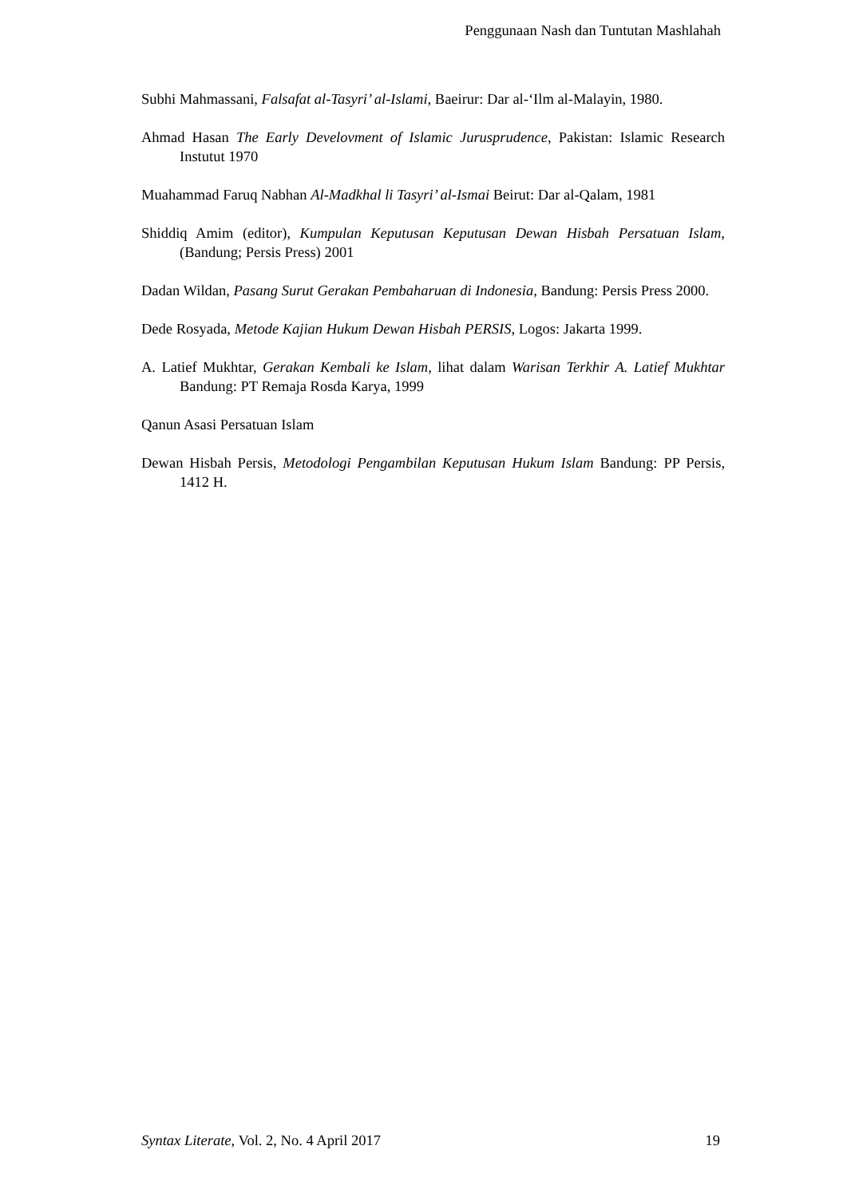Penggunaan Nash dan Tuntutan Mashlahah
Subhi Mahmassani, Falsafat al-Tasyri’ al-Islami, Baeirur: Dar al-‘Ilm al-Malayin, 1980.
Ahmad Hasan The Early Develovment of Islamic Jurusprudence, Pakistan: Islamic Research Instutut 1970
Muahammad Faruq Nabhan Al-Madkhal li Tasyri’ al-Ismai Beirut: Dar al-Qalam, 1981
Shiddiq Amim (editor), Kumpulan Keputusan Keputusan Dewan Hisbah Persatuan Islam, (Bandung; Persis Press) 2001
Dadan Wildan, Pasang Surut Gerakan Pembaharuan di Indonesia, Bandung: Persis Press 2000.
Dede Rosyada, Metode Kajian Hukum Dewan Hisbah PERSIS, Logos: Jakarta 1999.
A. Latief Mukhtar, Gerakan Kembali ke Islam, lihat dalam Warisan Terkhir A. Latief Mukhtar Bandung: PT Remaja Rosda Karya, 1999
Qanun Asasi Persatuan Islam
Dewan Hisbah Persis, Metodologi Pengambilan Keputusan Hukum Islam Bandung: PP Persis, 1412 H.
Syntax Literate, Vol. 2, No. 4 April 2017 19